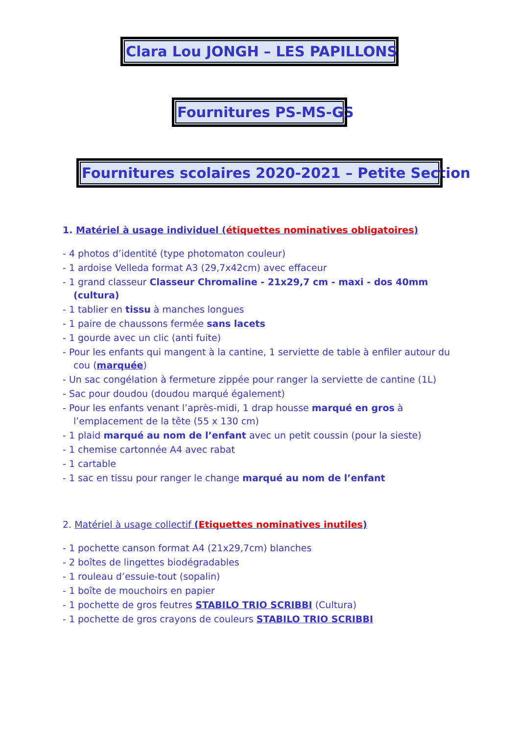Clara Lou JONGH – LES PAPILLONS
Fournitures PS-MS-GS
Fournitures scolaires 2020-2021 – Petite Section
1. Matériel à usage individuel (étiquettes nominatives obligatoires)
- 4 photos d’identité (type photomaton couleur)
- 1 ardoise Velleda format A3 (29,7x42cm) avec effaceur
- 1 grand classeur Classeur Chromaline - 21x29,7 cm - maxi - dos 40mm (cultura)
- 1 tablier en tissu à manches longues
- 1 paire de chaussons fermée sans lacets
- 1 gourde avec un clic (anti fuite)
- Pour les enfants qui mangent à la cantine, 1 serviette de table à enfiler autour du cou (marquée)
- Un sac congélation à fermeture zippée pour ranger la serviette de cantine (1L)
- Sac pour doudou (doudou marqué également)
- Pour les enfants venant l’après-midi, 1 drap housse marqué en gros à l’emplacement de la tête (55 x 130 cm)
- 1 plaid marqué au nom de l’enfant avec un petit coussin (pour la sieste)
- 1 chemise cartonnée A4 avec rabat
- 1 cartable
- 1 sac en tissu pour ranger le change marqué au nom de l’enfant
2. Matériel à usage collectif (Etiquettes nominatives inutiles)
- 1 pochette canson format A4 (21x29,7cm) blanches
- 2 boîtes de lingettes biodégradables
- 1 rouleau d’essuie-tout (sopalin)
- 1 boîte de mouchoirs en papier
- 1 pochette de gros feutres STABILO TRIO SCRIBBI (Cultura)
- 1 pochette de gros crayons de couleurs STABILO TRIO SCRIBBI